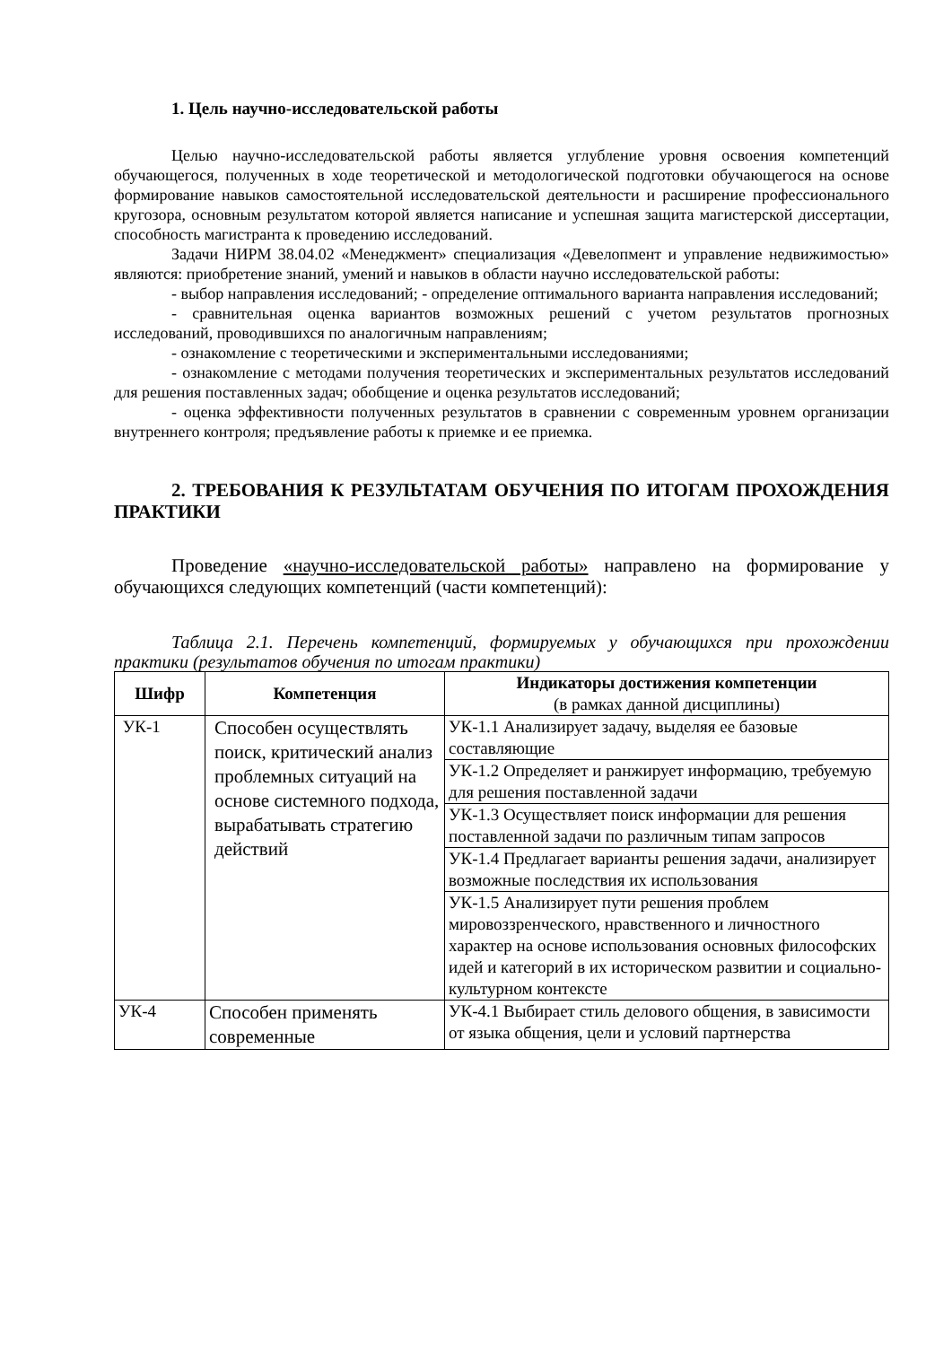1. Цель научно-исследовательской работы
Целью научно-исследовательской работы является углубление уровня освоения компетенций обучающегося, полученных в ходе теоретической и методологической подготовки обучающегося на основе формирование навыков самостоятельной исследовательской деятельности и расширение профессионального кругозора, основным результатом которой является написание и успешная защита магистерской диссертации, способность магистранта к проведению исследований.
Задачи НИРМ 38.04.02 «Менеджмент» специализация «Девелопмент и управление недвижимостью» являются: приобретение знаний, умений и навыков в области научно исследовательской работы:
- выбор направления исследований; - определение оптимального варианта направления исследований;
- сравнительная оценка вариантов возможных решений с учетом результатов прогнозных исследований, проводившихся по аналогичным направлениям;
- ознакомление с теоретическими и экспериментальными исследованиями;
- ознакомление с методами получения теоретических и экспериментальных результатов исследований для решения поставленных задач; обобщение и оценка результатов исследований;
- оценка эффективности полученных результатов в сравнении с современным уровнем организации внутреннего контроля; предъявление работы к приемке и ее приемка.
2. ТРЕБОВАНИЯ К РЕЗУЛЬТАТАМ ОБУЧЕНИЯ ПО ИТОГАМ ПРОХОЖДЕНИЯ ПРАКТИКИ
Проведение «научно-исследовательской работы» направлено на формирование у обучающихся следующих компетенций (части компетенций):
Таблица 2.1. Перечень компетенций, формируемых у обучающихся при прохождении практики (результатов обучения по итогам практики)
| Шифр | Компетенция | Индикаторы достижения компетенции (в рамках данной дисциплины) |
| --- | --- | --- |
| УК-1 | Способен осуществлять поиск, критический анализ проблемных ситуаций на основе системного подхода, вырабатывать стратегию действий | УК-1.1 Анализирует задачу, выделяя ее базовые составляющие |
| | | УК-1.2 Определяет и ранжирует информацию, требуемую для решения поставленной задачи |
| | | УК-1.3 Осуществляет поиск информации для решения поставленной задачи по различным типам запросов |
| | | УК-1.4 Предлагает варианты решения задачи, анализирует возможные последствия их использования |
| | | УК-1.5 Анализирует пути решения проблем мировоззренческого, нравственного и личностного характер на основе использования основных философских идей и категорий в их историческом развитии и социально-культурном контексте |
| УК-4 | Способен применять современные | УК-4.1 Выбирает стиль делового общения, в зависимости от языка общения, цели и условий партнерства |